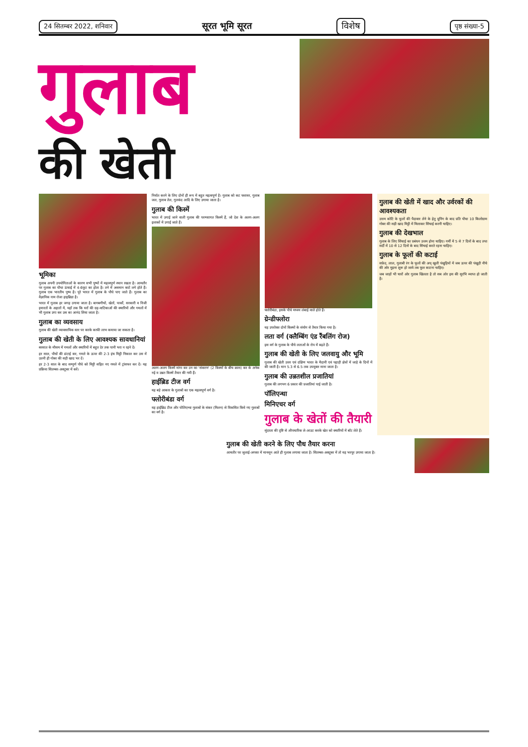24 सितम्बर 2022, शनिवार
सूरत भूमि सूरत
विशेष
पृष्ठ संख्या-5
गुलाब
की खेती
भूमिका
गुलाब अपनी उपयोगिताओं के कारण सभी पुष्पों में महत्वपूर्ण स्थान रखता है। आमतौर पर गुलाब का पौधा ऊंचाई में 4-6फुट का होता है। तने में असमान काटे लगे होते हैं। गुलाब एक भारतीय पुष्प है। पूरे भारत में गुलाब के पौधे पाए जाते हैं। गुलाब का वैज्ञानिक नाम रोजा हाइब्रिडा है।
भारत में गुलाब हर जगह उगाया जाता है। बागबगीचों, खेतों, पार्कों, सरकारी व निजी इमारतों के अहातों में, यहाँ तक कि घरों की ग्रह-वाटिकाओं की क्यारियों और गमलों में भी गुलाब उगा कर उस का आनंद लिया जाता है।
गुलाब का व्यवसाय
गुलाब की खेती व्यावसायिक स्तर पर करके काफी लाभ कमाया जा सकता है।
गुलाब की खेती के लिए आवश्यक सावधानियां
बरसात के मौसम में गमलों और क्यारियों में बहुत देर तक पानी भरा न रहने दें।
हर साल, पौधों की छंटाई कर, गमले के ऊपर की 2-3 इंच मिट्टी निकाल कर उस में उतनी ही गोबर की सड़ी खाद भर दें।
हर 2-3 साल के बाद सम्पूर्ण पौधे को मिट्टी सहित नए गमले में ट्रांसफर कर दें। यह प्रक्रिया सितम्बर-अक्टूबर में करें।
निर्यात करने के लिए दोनों ही रूप में बहुत महत्वपूर्ण है। गुलाब को कट फ्लावर, गुलाब जल, गुलाब तेल, गुलकंद आदि के लिए उगाया जाता है।
गुलाब की किस्में
भारत में उगाई जाने वाली गुलाब की परम्परागत किस्में हैं, जो देश के अलग-अलग इलाकों में उगाई जाते हैं।
अलग-अलग किस्में मांगा कर उन का 'संकरण' (2 किस्मों के बीच क्रास) कर के अनेक नई व उन्नत किस्में तैयार की गयी हैं।
हाईब्रिड टीज वर्ग
यह बड़े आकार के गुलाबों का एक महत्वपूर्ण वर्ग है।
फ्लोरीबंडा वर्ग
यह हाईब्रिड टीज और पोलिएन्था गुलाबों के संकर (मिलन) से विकसित किये गए गुलाबों का वर्ग है।
फ्लोरीबंडा, इसके पौधे मध्यम लंबाई वाले होते हैं।
ग्रेन्डीफ्लोरा
यह उपरोक्त दोनों किस्मों के संयोग से तैयार किया गया है।
लता वर्ग (क्लैम्बिंग एंड रैंबलिंग रोज)
इस वर्ग के गुलाब के पौधे लताओं के रोप में बढ़ते हैं।
गुलाब की खेती के लिए जलवायु और भूमि
गुलाब की खेती उत्तर एवं दक्षिण भारत के मैदानी एवं पहाड़ी क्षेत्रों में जाड़े के दिनों में की जाती है। मान 5.3 से 6.5 तक उपयुक्त माना जाता है।
गुलाब की उन्नतशील प्रजातियां
गुलाब की लगभग 6 प्रकार की प्रजातियां पाई जाती है।
पॉलिएन्था
मिनिएचर वर्ग
गुलाब के खेतों की तैयारी
सुंदरता की दृष्टि से औपचारिक ले-आउट करके खेत को क्यारियों में बाँट लेते हैं।
गुलाब की खेती में खाद और उर्वरकों की आवश्यकता
उत्तम कोटि के फूलों की पैदावार लेने के हेतु प्रूनिंग के बाद प्रति पौधा 10 किलोग्राम गोबर की सड़ी खाद मिट्टी में मिलाकर सिंचाई करनी चाहिए।
गुलाब की देखभाल
गुलाब के लिए सिंचाई का प्रबंधन उत्तम होना चाहिए। गर्मी में 5 से 7 दिनों के बाद तथा सर्दी में 10 से 12 दिनों के बाद सिंचाई करते रहना चाहिए।
गुलाब के फूलों की कटाई
सफ़ेद, लाल, गुलाबी रंग के फूलों की अध् खुली पंखुड़ियों में जब ऊपर की पंखुड़ी नीचे की ओर मुड़ना शुरू हो जाये तब फूल काटना चाहिए।
जब जाड़ों भी चारों ओर गुलाब खिलता है तो सब ओर इस की सुरभि व्याप्त हो जाती है।
गुलाब की खेती करने के लिए पौध तैयार करना
आमतौर पर जुलाई-अगस्त में मानसून आते ही गुलाब लगाया जाता है। सितम्बर-अक्टूबर में तो यह भरपूर उगाया जाता है।